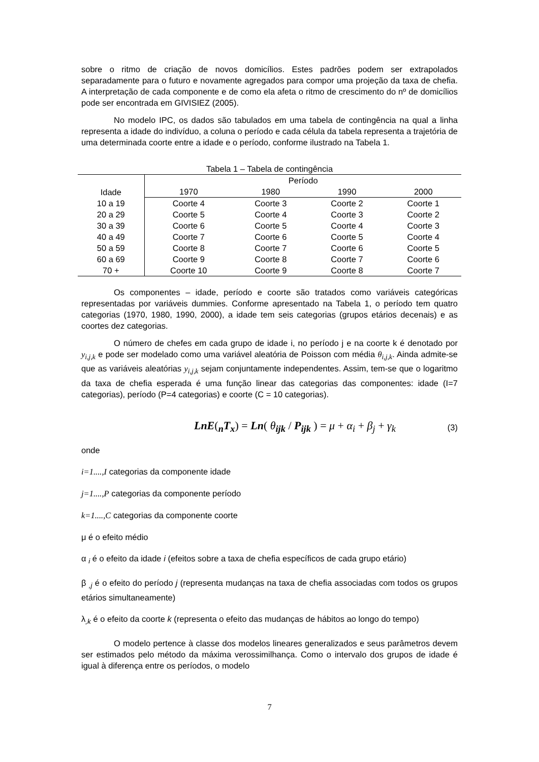sobre o ritmo de criação de novos domicílios. Estes padrões podem ser extrapolados separadamente para o futuro e novamente agregados para compor uma projeção da taxa de chefia. A interpretação de cada componente e de como ela afeta o ritmo de crescimento do nº de domicílios pode ser encontrada em GIVISIEZ (2005).
No modelo IPC, os dados são tabulados em uma tabela de contingência na qual a linha representa a idade do indivíduo, a coluna o período e cada célula da tabela representa a trajetória de uma determinada coorte entre a idade e o período, conforme ilustrado na Tabela 1.
Tabela 1 – Tabela de contingência
| Idade | Período | | | |
| --- | --- | --- | --- | --- |
| | 1970 | 1980 | 1990 | 2000 |
| 10 a 19 | Coorte 4 | Coorte 3 | Coorte 2 | Coorte 1 |
| 20 a 29 | Coorte 5 | Coorte 4 | Coorte 3 | Coorte 2 |
| 30 a 39 | Coorte 6 | Coorte 5 | Coorte 4 | Coorte 3 |
| 40 a 49 | Coorte 7 | Coorte 6 | Coorte 5 | Coorte 4 |
| 50 a 59 | Coorte 8 | Coorte 7 | Coorte 6 | Coorte 5 |
| 60 a 69 | Coorte 9 | Coorte 8 | Coorte 7 | Coorte 6 |
| 70 + | Coorte 10 | Coorte 9 | Coorte 8 | Coorte 7 |
Os componentes – idade, período e coorte são tratados como variáveis categóricas representadas por variáveis dummies. Conforme apresentado na Tabela 1, o período tem quatro categorias (1970, 1980, 1990, 2000), a idade tem seis categorias (grupos etários decenais) e as coortes dez categorias.
O número de chefes em cada grupo de idade i, no período j e na coorte k é denotado por y<sub>i,j,k</sub> e pode ser modelado como uma variável aleatória de Poisson com média θ<sub>i,j,k</sub>. Ainda admite-se que as variáveis aleatórias y<sub>i,j,k</sub> sejam conjuntamente independentes. Assim, tem-se que o logaritmo da taxa de chefia esperada é uma função linear das categorias das componentes: idade (I=7 categorias), período (P=4 categorias) e coorte (C = 10 categorias).
LnE(<sub>n</sub>T<sub>x</sub>) = Ln( θ<sub>ijk</sub> / P<sub>ijk</sub> ) = μ + α<sub>i</sub> + β<sub>j</sub> + γ<sub>k</sub>
(3)
onde
i=1....,I categorias da componente idade
j=1....,P categorias da componente período
k=1....,C categorias da componente coorte
μ é o efeito médio
α <sub>i</sub> é o efeito da idade i (efeitos sobre a taxa de chefia específicos de cada grupo etário)
β <sub>,j</sub> é o efeito do período j (representa mudanças na taxa de chefia associadas com todos os grupos etários simultaneamente)
λ<sub>,k</sub> é o efeito da coorte k (representa o efeito das mudanças de hábitos ao longo do tempo)
O modelo pertence à classe dos modelos lineares generalizados e seus parâmetros devem ser estimados pelo método da máxima verossimilhança. Como o intervalo dos grupos de idade é igual à diferença entre os períodos, o modelo
7